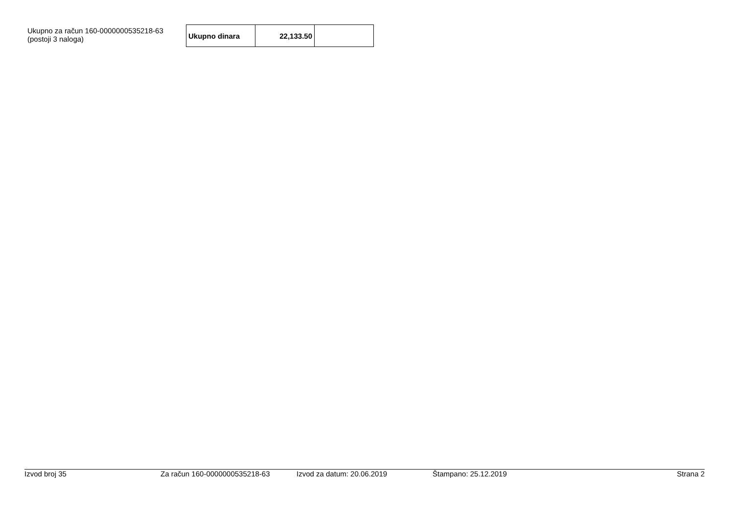Ukupno za račun 160-0000000535218-63
(postoji 3 naloga)
| Ukupno dinara | 22,133.50 | |
Izvod broj 35 Za račun 160-0000000535218-63 Izvod za datum: 20.06.2019 Štampano: 25.12.2019 Strana 2